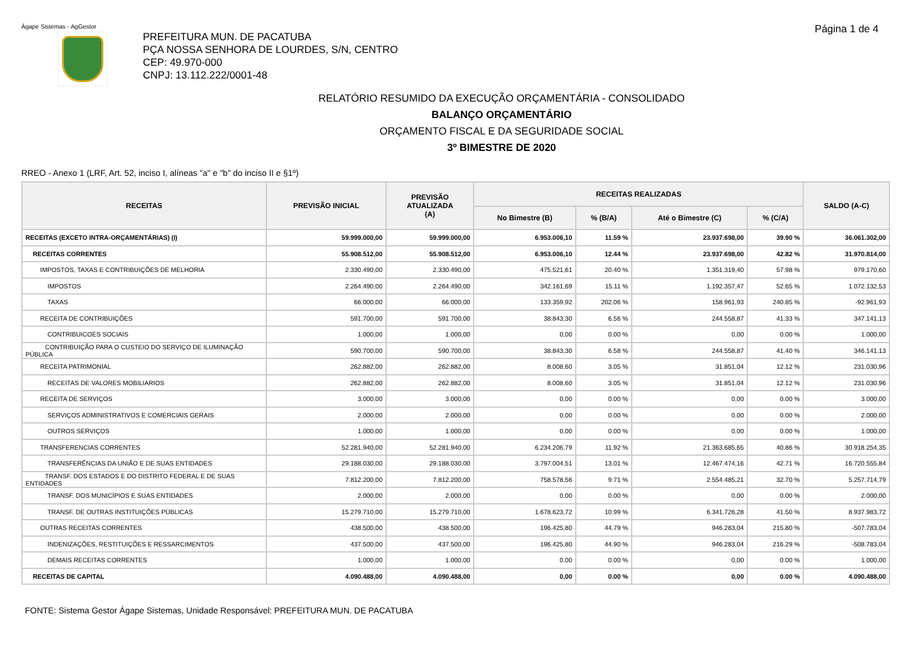Ágape Sistemas - AgGestor Página 1 de 4
PREFEITURA MUN. DE PACATUBA
PÇA NOSSA SENHORA DE LOURDES, S/N, CENTRO
CEP: 49.970-000
CNPJ: 13.112.222/0001-48
RELATÓRIO RESUMIDO DA EXECUÇÃO ORÇAMENTÁRIA - CONSOLIDADO
BALANÇO ORÇAMENTÁRIO
ORÇAMENTO FISCAL E DA SEGURIDADE SOCIAL
3º BIMESTRE DE 2020
RREO - Anexo 1 (LRF, Art. 52, inciso I, alíneas "a" e "b" do inciso II e §1º)
| RECEITAS | PREVISÃO INICIAL | PREVISÃO ATUALIZADA (A) | RECEITAS REALIZADAS | | | | SALDO (A-C) |
| --- | --- | --- | --- | --- | --- | --- | --- |
| | | | No Bimestre (B) | % (B/A) | Até o Bimestre (C) | % (C/A) | |
| RECEITAS (EXCETO INTRA-ORÇAMENTÁRIAS) (I) | 59.999.000,00 | 59.999.000,00 | 6.953.006,10 | 11.59 % | 23.937.698,00 | 39.90 % | 36.061.302,00 |
| RECEITAS CORRENTES | 55.908.512,00 | 55.908.512,00 | 6.953.006,10 | 12.44 % | 23.937.698,00 | 42.82 % | 31.970.814,00 |
| IMPOSTOS, TAXAS E CONTRIBUIÇÕES DE MELHORIA | 2.330.490,00 | 2.330.490,00 | 475.521,61 | 20.40 % | 1.351.319,40 | 57.98 % | 979.170,60 |
| IMPOSTOS | 2.264.490,00 | 2.264.490,00 | 342.161,69 | 15.11 % | 1.192.357,47 | 52.65 % | 1.072.132,53 |
| TAXAS | 66.000,00 | 66.000,00 | 133.359,92 | 202.06 % | 158.961,93 | 240.85 % | -92.961,93 |
| RECEITA DE CONTRIBUIÇÕES | 591.700,00 | 591.700,00 | 38.843,30 | 6.56 % | 244.558,87 | 41.33 % | 347.141,13 |
| CONTRIBUICOES SOCIAIS | 1.000,00 | 1.000,00 | 0,00 | 0.00 % | 0,00 | 0.00 % | 1.000,00 |
| CONTRIBUIÇÃO PARA O CUSTEIO DO SERVIÇO DE ILUMINAÇÃO PÚBLICA | 590.700,00 | 590.700,00 | 38.843,30 | 6.58 % | 244.558,87 | 41.40 % | 346.141,13 |
| RECEITA PATRIMONIAL | 262.882,00 | 262.882,00 | 8.008,60 | 3.05 % | 31.851,04 | 12.12 % | 231.030,96 |
| RECEITAS DE VALORES MOBILIARIOS | 262.882,00 | 262.882,00 | 8.008,60 | 3.05 % | 31.851,04 | 12.12 % | 231.030,96 |
| RECEITA DE SERVIÇOS | 3.000,00 | 3.000,00 | 0,00 | 0.00 % | 0,00 | 0.00 % | 3.000,00 |
| SERVIÇOS ADMINISTRATIVOS E COMERCIAIS GERAIS | 2.000,00 | 2.000,00 | 0,00 | 0.00 % | 0,00 | 0.00 % | 2.000,00 |
| OUTROS SERVIÇOS | 1.000,00 | 1.000,00 | 0,00 | 0.00 % | 0,00 | 0.00 % | 1.000,00 |
| TRANSFERENCIAS CORRENTES | 52.281.940,00 | 52.281.940,00 | 6.234.206,79 | 11.92 % | 21.363.685,65 | 40.86 % | 30.918.254,35 |
| TRANSFERÊNCIAS DA UNIÃO E DE SUAS ENTIDADES | 29.188.030,00 | 29.188.030,00 | 3.797.004,51 | 13.01 % | 12.467.474,16 | 42.71 % | 16.720.555,84 |
| TRANSF. DOS ESTADOS E DO DISTRITO FEDERAL E DE SUAS ENTIDADES | 7.812.200,00 | 7.812.200,00 | 758.578,56 | 9.71 % | 2.554.485,21 | 32.70 % | 5.257.714,79 |
| TRANSF. DOS MUNICÍPIOS E SUAS ENTIDADES | 2.000,00 | 2.000,00 | 0,00 | 0.00 % | 0,00 | 0.00 % | 2.000,00 |
| TRANSF. DE OUTRAS INSTITUIÇÕES PÚBLICAS | 15.279.710,00 | 15.279.710,00 | 1.678.623,72 | 10.99 % | 6.341.726,28 | 41.50 % | 8.937.983,72 |
| OUTRAS RECEITAS CORRENTES | 438.500,00 | 438.500,00 | 196.425,80 | 44.79 % | 946.283,04 | 215.80 % | -507.783,04 |
| INDENIZAÇÕES, RESTITUIÇÕES E RESSARCIMENTOS | 437.500,00 | 437.500,00 | 196.425,80 | 44.90 % | 946.283,04 | 216.29 % | -508.783,04 |
| DEMAIS RECEITAS CORRENTES | 1.000,00 | 1.000,00 | 0,00 | 0.00 % | 0,00 | 0.00 % | 1.000,00 |
| RECEITAS DE CAPITAL | 4.090.488,00 | 4.090.488,00 | 0,00 | 0.00 % | 0,00 | 0.00 % | 4.090.488,00 |
FONTE: Sistema Gestor Ágape Sistemas, Unidade Responsável: PREFEITURA MUN. DE PACATUBA